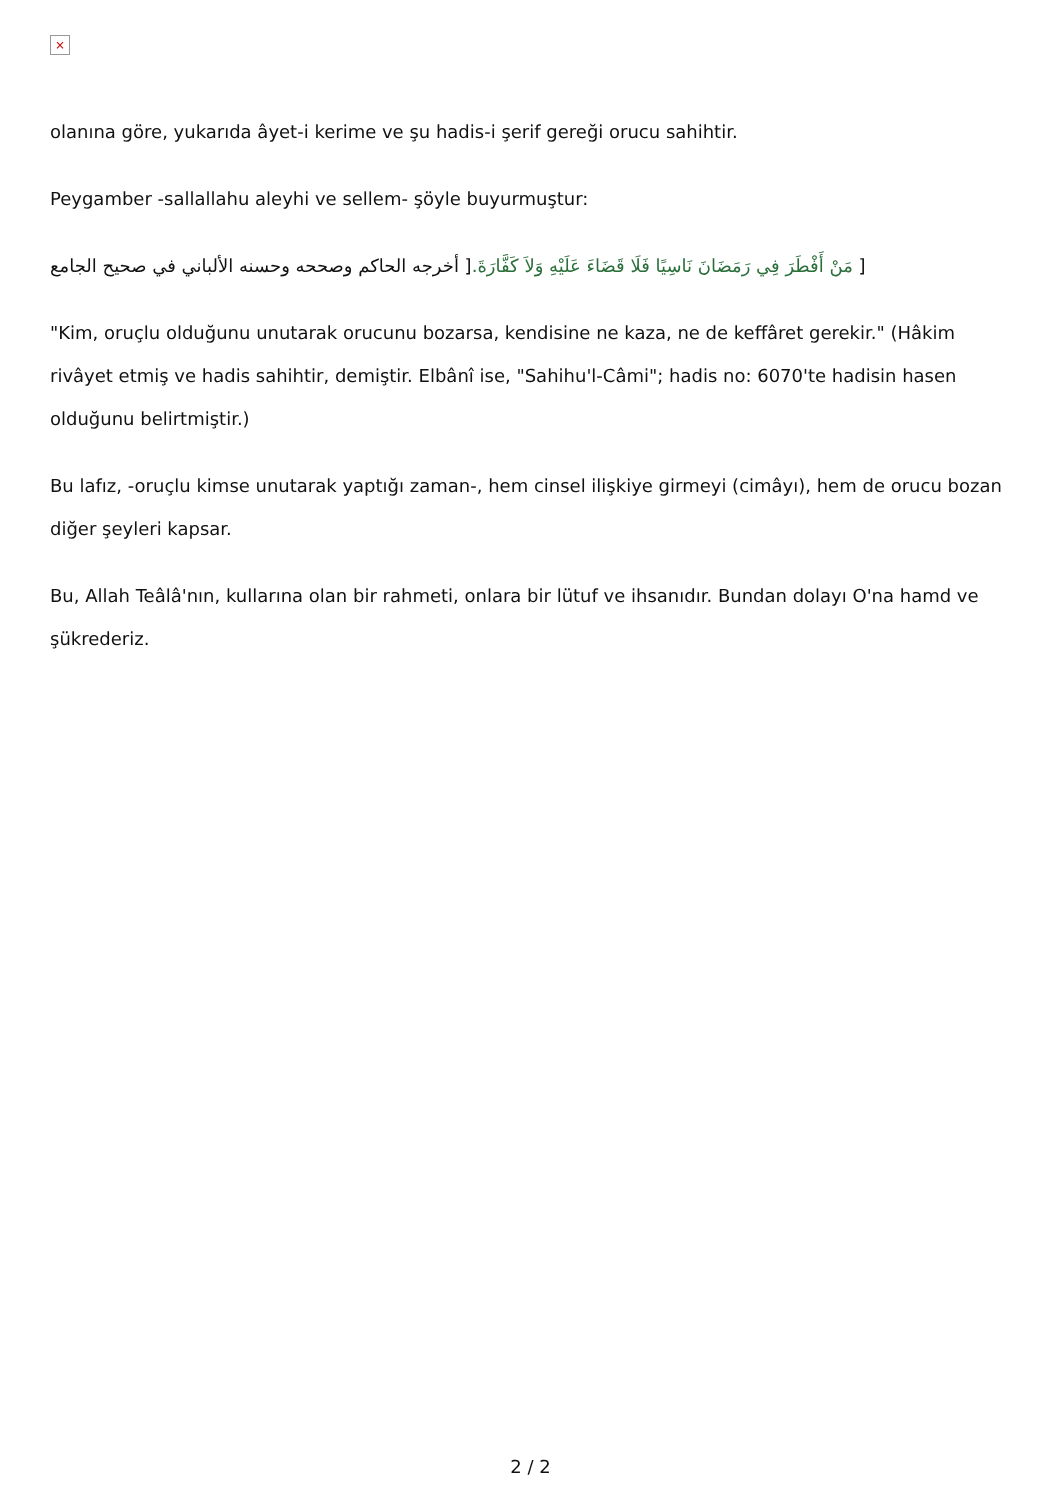×
olanına göre, yukarıda âyet-i kerime ve şu hadis-i şerif gereği orucu sahihtir.
Peygamber -sallallahu aleyhi ve sellem- şöyle buyurmuştur:
[ مَنْ أَفْطَرَ فِي رَمَضَانَ نَاسِيًا فَلَا قَضَاءَ عَلَيْهِ وَلاَ كَفَّارَةَ.[ أخرجه الحاكم وصححه وحسنه الألباني في صحيح الجامع
"Kim, oruçlu olduğunu unutarak orucunu bozarsa, kendisine ne kaza, ne de keffâret gerekir." (Hâkim rivâyet etmiş ve hadis sahihtir, demiştir. Elbânî ise, "Sahihu'l-Câmi"; hadis no: 6070'te hadisin hasen olduğunu belirtmiştir.)
Bu lafız, -oruçlu kimse unutarak yaptığı zaman-, hem cinsel ilişkiye girmeyi (cimâyı), hem de orucu bozan diğer şeyleri kapsar.
Bu, Allah Teâlâ'nın, kullarına olan bir rahmeti, onlara bir lütuf ve ihsanıdır. Bundan dolayı O'na hamd ve şükrederiz.
2 / 2